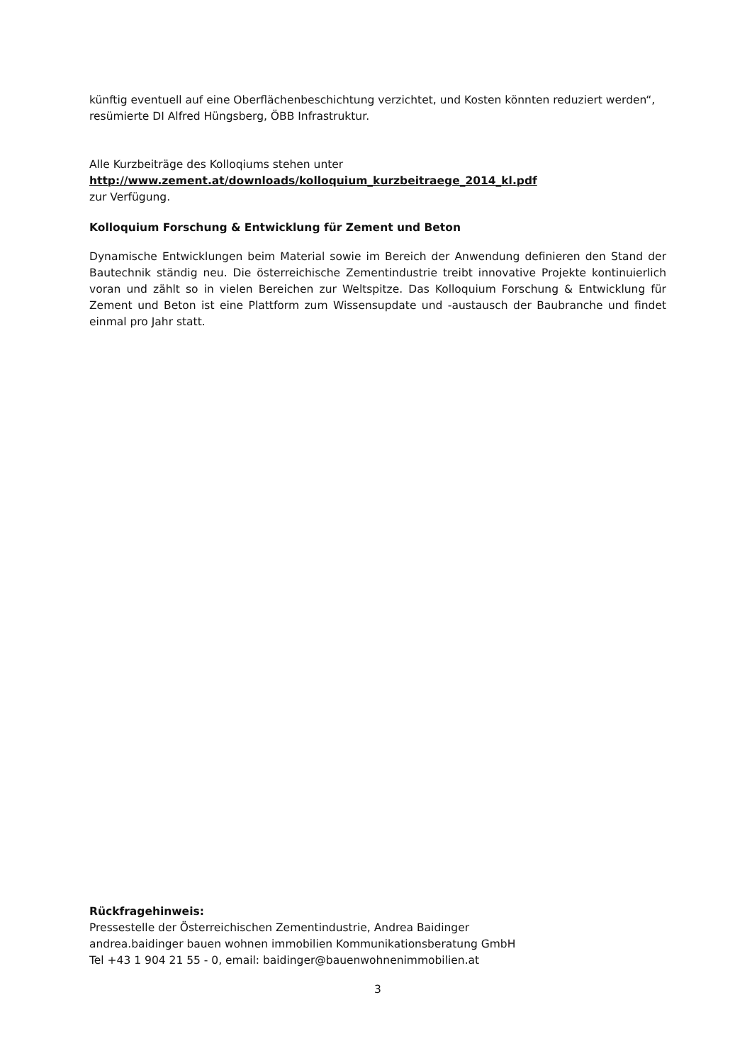künftig eventuell auf eine Oberflächenbeschichtung verzichtet, und Kosten könnten reduziert werden“, resümierte DI Alfred Hüngsberg, ÖBB Infrastruktur.
Alle Kurzbeiträge des Kolloqiums stehen unter
http://www.zement.at/downloads/kolloquium_kurzbeitraege_2014_kl.pdf
zur Verfügung.
Kolloquium Forschung & Entwicklung für Zement und Beton
Dynamische Entwicklungen beim Material sowie im Bereich der Anwendung definieren den Stand der Bautechnik ständig neu. Die österreichische Zementindustrie treibt innovative Projekte kontinuierlich voran und zählt so in vielen Bereichen zur Weltspitze. Das Kolloquium Forschung & Entwicklung für Zement und Beton ist eine Plattform zum Wissensupdate und -austausch der Baubranche und findet einmal pro Jahr statt.
Rückfragehinweis:
Pressestelle der Österreichischen Zementindustrie, Andrea Baidinger
andrea.baidinger bauen wohnen immobilien Kommunikationsberatung GmbH
Tel +43 1 904 21 55 - 0, email: baidinger@bauenwohnenimmobilien.at
3